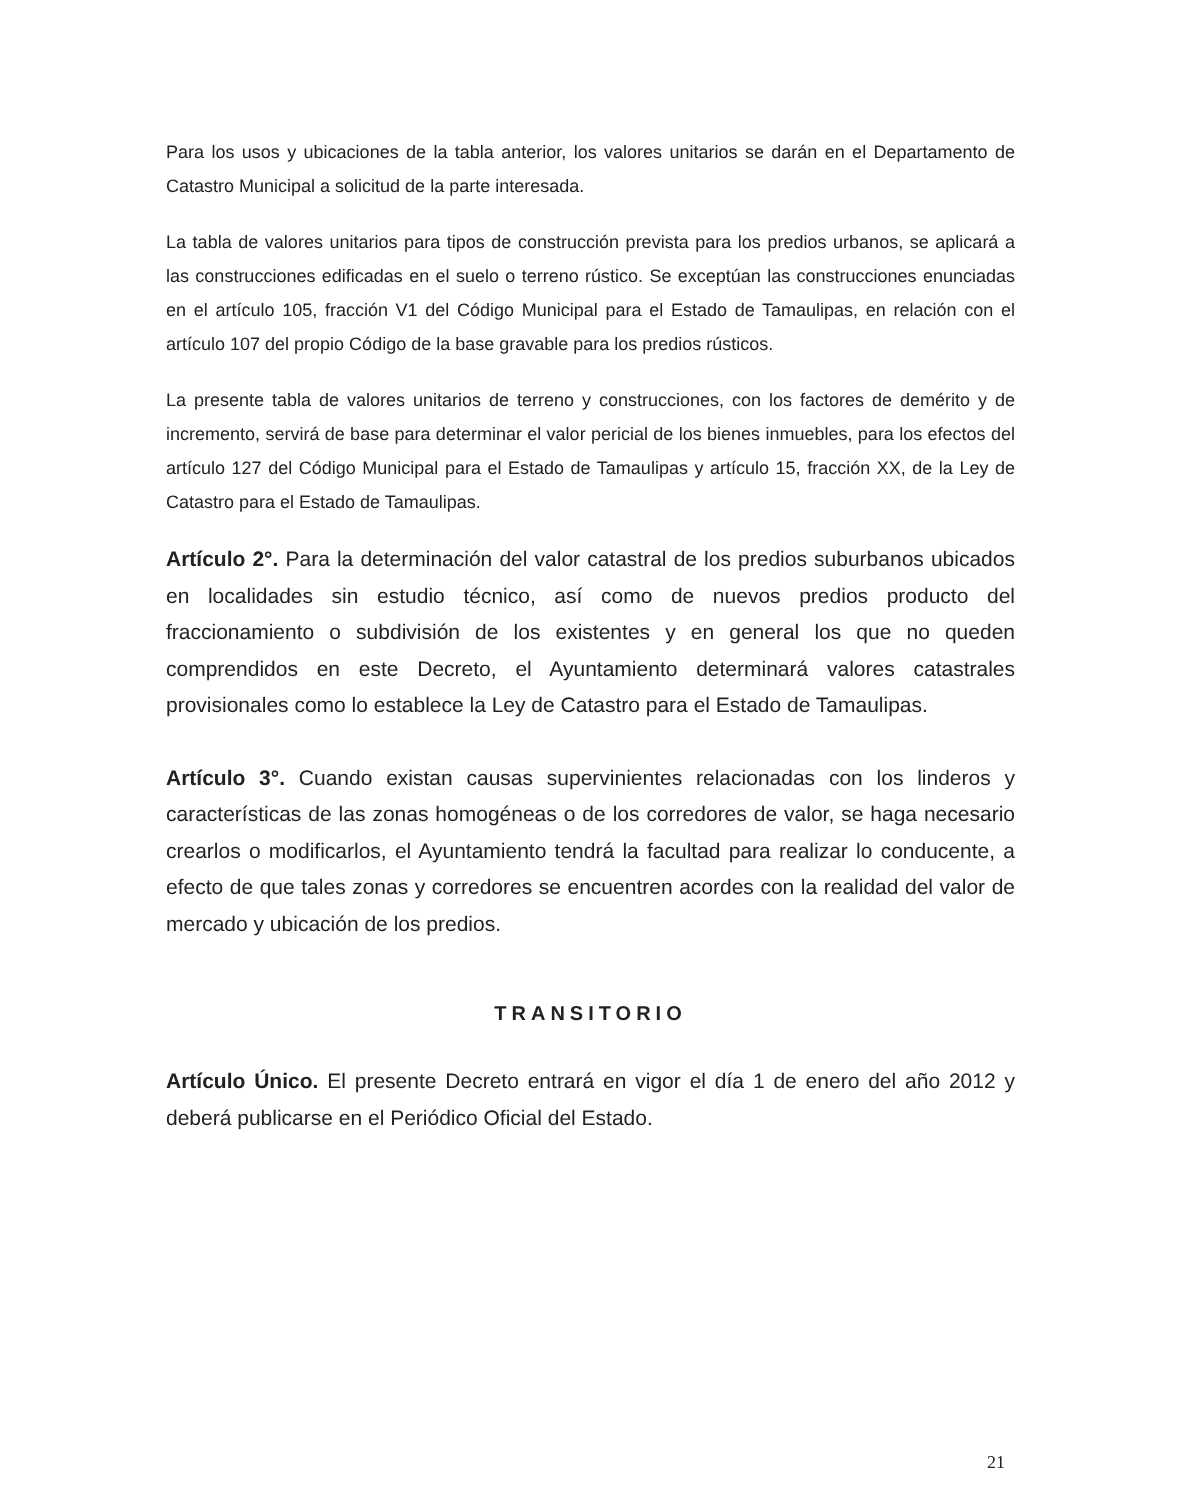Para los usos y ubicaciones de la tabla anterior, los valores unitarios se darán en el Departamento de Catastro Municipal a solicitud de la parte interesada.
La tabla de valores unitarios para tipos de construcción prevista para los predios urbanos, se aplicará a las construcciones edificadas en el suelo o terreno rústico. Se exceptúan las construcciones enunciadas en el artículo 105, fracción V1 del Código Municipal para el Estado de Tamaulipas, en relación con el artículo 107 del propio Código de la base gravable para los predios rústicos.
La presente tabla de valores unitarios de terreno y construcciones, con los factores de demérito y de incremento, servirá de base para determinar el valor pericial de los bienes inmuebles, para los efectos del artículo 127 del Código Municipal para el Estado de Tamaulipas y artículo 15, fracción XX, de la Ley de Catastro para el Estado de Tamaulipas.
Artículo 2°. Para la determinación del valor catastral de los predios suburbanos ubicados en localidades sin estudio técnico, así como de nuevos predios producto del fraccionamiento o subdivisión de los existentes y en general los que no queden comprendidos en este Decreto, el Ayuntamiento determinará valores catastrales provisionales como lo establece la Ley de Catastro para el Estado de Tamaulipas.
Artículo 3°. Cuando existan causas supervinientes relacionadas con los linderos y características de las zonas homogéneas o de los corredores de valor, se haga necesario crearlos o modificarlos, el Ayuntamiento tendrá la facultad para realizar lo conducente, a efecto de que tales zonas y corredores se encuentren acordes con la realidad del valor de mercado y ubicación de los predios.
TRANSITORIO
Artículo Único. El presente Decreto entrará en vigor el día 1 de enero del año 2012 y deberá publicarse en el Periódico Oficial del Estado.
21